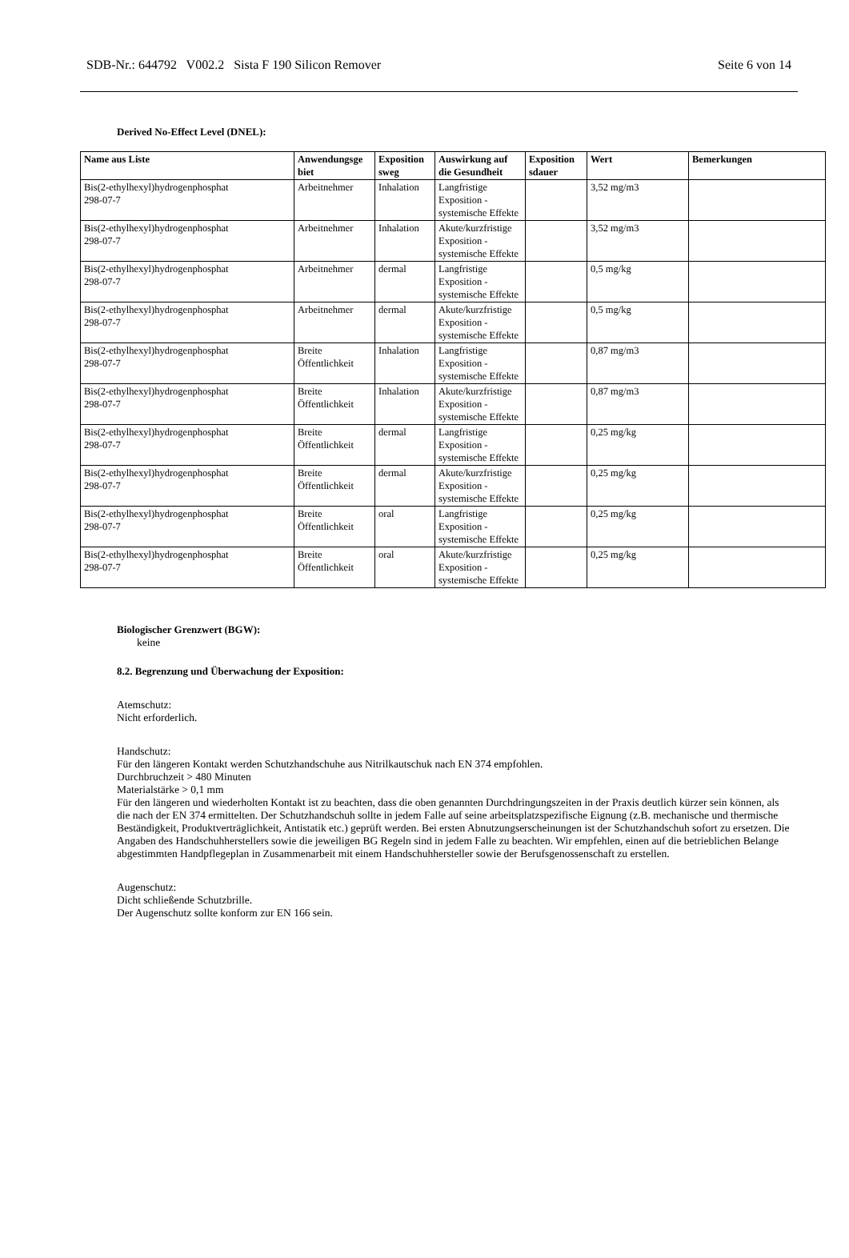SDB-Nr.: 644792 V002.2 Sista F 190 Silicon Remover Seite 6 von 14
Derived No-Effect Level (DNEL):
| Name aus Liste | Anwendungsge biet | Exposition sweg | Auswirkung auf die Gesundheit | Exposition sdauer | Wert | Bemerkungen |
| --- | --- | --- | --- | --- | --- | --- |
| Bis(2-ethylhexyl)hydrogenphosphat 298-07-7 | Arbeitnehmer | Inhalation | Langfristige Exposition - systemische Effekte | | 3,52 mg/m3 | |
| Bis(2-ethylhexyl)hydrogenphosphat 298-07-7 | Arbeitnehmer | Inhalation | Akute/kurzfristige Exposition - systemische Effekte | | 3,52 mg/m3 | |
| Bis(2-ethylhexyl)hydrogenphosphat 298-07-7 | Arbeitnehmer | dermal | Langfristige Exposition - systemische Effekte | | 0,5 mg/kg | |
| Bis(2-ethylhexyl)hydrogenphosphat 298-07-7 | Arbeitnehmer | dermal | Akute/kurzfristige Exposition - systemische Effekte | | 0,5 mg/kg | |
| Bis(2-ethylhexyl)hydrogenphosphat 298-07-7 | Breite Öffentlichkeit | Inhalation | Langfristige Exposition - systemische Effekte | | 0,87 mg/m3 | |
| Bis(2-ethylhexyl)hydrogenphosphat 298-07-7 | Breite Öffentlichkeit | Inhalation | Akute/kurzfristige Exposition - systemische Effekte | | 0,87 mg/m3 | |
| Bis(2-ethylhexyl)hydrogenphosphat 298-07-7 | Breite Öffentlichkeit | dermal | Langfristige Exposition - systemische Effekte | | 0,25 mg/kg | |
| Bis(2-ethylhexyl)hydrogenphosphat 298-07-7 | Breite Öffentlichkeit | dermal | Akute/kurzfristige Exposition - systemische Effekte | | 0,25 mg/kg | |
| Bis(2-ethylhexyl)hydrogenphosphat 298-07-7 | Breite Öffentlichkeit | oral | Langfristige Exposition - systemische Effekte | | 0,25 mg/kg | |
| Bis(2-ethylhexyl)hydrogenphosphat 298-07-7 | Breite Öffentlichkeit | oral | Akute/kurzfristige Exposition - systemische Effekte | | 0,25 mg/kg | |
Biologischer Grenzwert (BGW):
keine
8.2. Begrenzung und Überwachung der Exposition:
Atemschutz:
Nicht erforderlich.
Handschutz:
Für den längeren Kontakt werden Schutzhandschuhe aus Nitrilkautschuk nach EN 374 empfohlen.
Durchbruchzeit > 480 Minuten
Materialstärke > 0,1 mm
Für den längeren und wiederholten Kontakt ist zu beachten, dass die oben genannten Durchdringungszeiten in der Praxis deutlich kürzer sein können, als die nach der EN 374 ermittelten. Der Schutzhandschuh sollte in jedem Falle auf seine arbeitsplatzspezifische Eignung (z.B. mechanische und thermische Beständigkeit, Produktverträglichkeit, Antistatik etc.) geprüft werden. Bei ersten Abnutzungserscheinungen ist der Schutzhandschuh sofort zu ersetzen. Die Angaben des Handschuhherstellers sowie die jeweiligen BG Regeln sind in jedem Falle zu beachten. Wir empfehlen, einen auf die betrieblichen Belange abgestimmten Handpflegeplan in Zusammenarbeit mit einem Handschuhhersteller sowie der Berufsgenossenschaft zu erstellen.
Augenschutz:
Dicht schließende Schutzbrille.
Der Augenschutz sollte konform zur EN 166 sein.